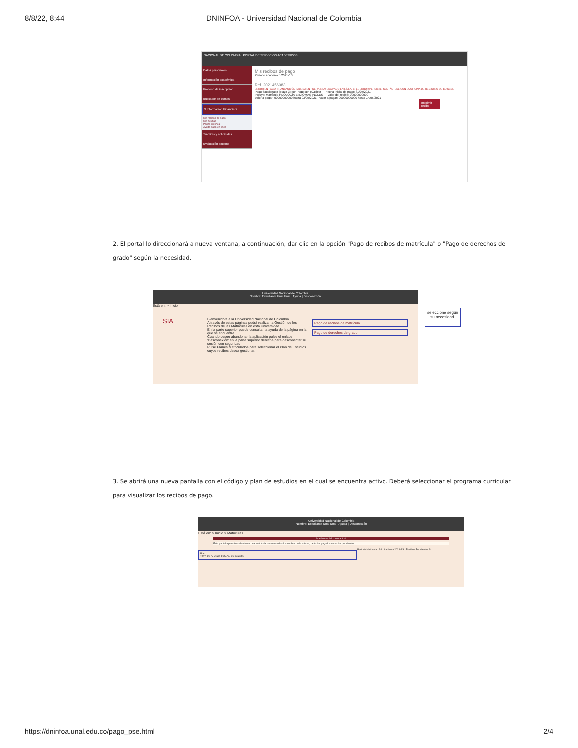8/8/22, 8:44 DNINFOA - Universidad Nacional de Colombia
NACIONAL DE COLOMBIA PORTAL DE SERVICIOS ACADÉMICOS
Datos personales
Información académica
Proceso de inscripción
Buscador de cursos
$ Información Financiera
Mis recibos de pago
Mis deudas
Pagos en línea
Ayuda pago en línea
Trámites y solicitudes
Evaluación docente
Mis recibos de pago
Periodo académico 2021-1S
Ref. 2021456083
ERROR EN PAGO, TRANSACCIÓN FALLIDA EN PSE. VER: AYUDA PAGO EN LÍNEA. SI EL ERROR PERSISTE, CONTÁCTESE CON LA OFICINA DE REGISTRO DE SU SEDE
Pago fraccionado (plazo 3) por Pago con eCollect — Fecha inicial de pago: 31/05/2021
Incluye: Matrícula FILOLOGÍA E IDIOMAS INGLÉS — Valor del recibo: 00000000000
Valor a pagar: 00000000000 hasta 03/05/2021 · Valor a pagar: 00000000000 hasta 14/05/2021
Imprimir recibo
2. El portal lo direccionará a nueva ventana, a continuación, dar clic en la opción "Pago de recibos de matrícula" o "Pago de derechos de grado" según la necesidad.
Universidad Nacional de Colombia
Nombre: Estudiante Unal Unal Ayuda | Desconexión
Está en: > Inicio
SIA
Bienvenido/a a la Universidad Nacional de Colombia
A través de estas páginas podrá realizar la Gestión de los Recibos de las Matrículas en esta Universidad.
En la parte superior puede consultar la ayuda de la página en la que se encuentre.
Cuando desee abandonar la aplicación pulse el enlace 'Desconexión' en la parte superior derecha para desconectar su sesión con seguridad
Pulse Planes Matriculados para seleccionar el Plan de Estudios cuyos recibos desea gestionar.
Pago de recibos de matrícula
Pago de derechos de grado
seleccione según
su necesidad.
3. Se abrirá una nueva pantalla con el código y plan de estudios en el cual se encuentra activo. Deberá seleccionar el programa curricular para visualizar los recibos de pago.
Universidad Nacional de Colombia
Nombre: Estudiante Unal Unal Ayuda | Desconexión
Está en: > Inicio > Matriculas
Matrículas del curso actual
Esta pantalla permite seleccionar una matrícula para ver todos los recibos de la misma, tanto los pagados como los pendientes.
Plan
2527| FILOLOGÍA E IDIOMAS INGLÉS
Periodo Matrícula Año Matrícula 2021-1S Recibos Pendientes SI
https://dninfoa.unal.edu.co/pago_pse.html 2/4